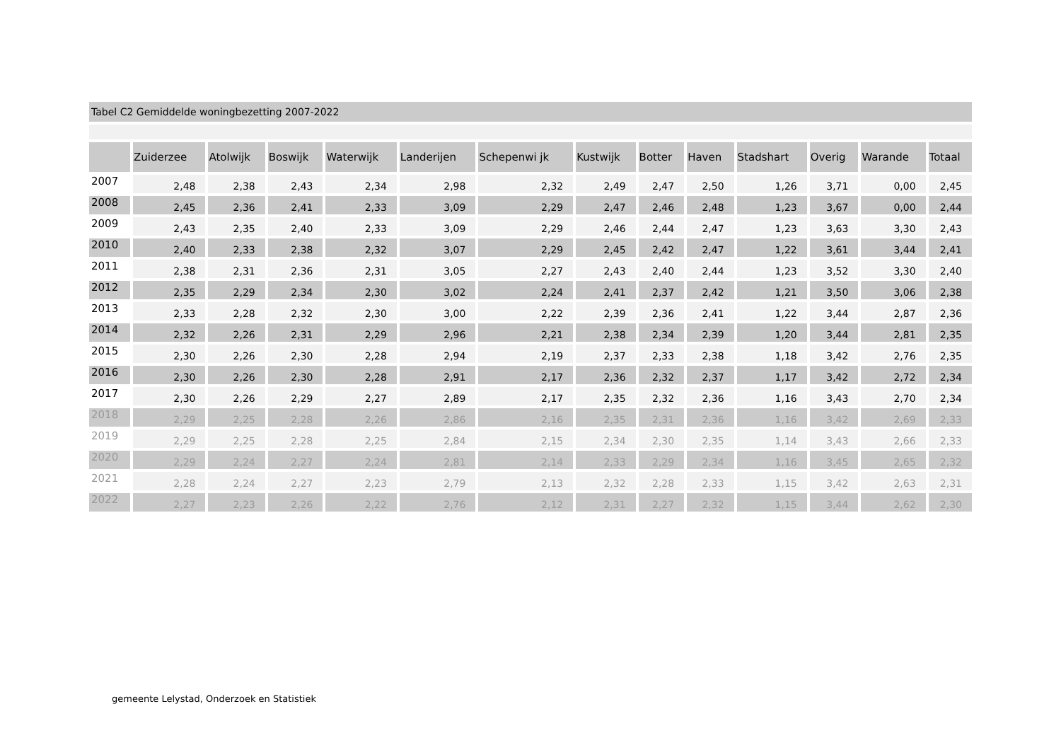Tabel C2 Gemiddelde woningbezetting 2007-2022
| | Zuiderzee | Atolwijk | Boswijk | Waterwijk | Landerijen | Schepenwi jk | Kustwijk | Botter | Haven | Stadshart | Overig | Warande | Totaal |
| --- | --- | --- | --- | --- | --- | --- | --- | --- | --- | --- | --- | --- | --- |
| 2007 | 2,48 | 2,38 | 2,43 | 2,34 | 2,98 | 2,32 | 2,49 | 2,47 | 2,50 | 1,26 | 3,71 | 0,00 | 2,45 |
| 2008 | 2,45 | 2,36 | 2,41 | 2,33 | 3,09 | 2,29 | 2,47 | 2,46 | 2,48 | 1,23 | 3,67 | 0,00 | 2,44 |
| 2009 | 2,43 | 2,35 | 2,40 | 2,33 | 3,09 | 2,29 | 2,46 | 2,44 | 2,47 | 1,23 | 3,63 | 3,30 | 2,43 |
| 2010 | 2,40 | 2,33 | 2,38 | 2,32 | 3,07 | 2,29 | 2,45 | 2,42 | 2,47 | 1,22 | 3,61 | 3,44 | 2,41 |
| 2011 | 2,38 | 2,31 | 2,36 | 2,31 | 3,05 | 2,27 | 2,43 | 2,40 | 2,44 | 1,23 | 3,52 | 3,30 | 2,40 |
| 2012 | 2,35 | 2,29 | 2,34 | 2,30 | 3,02 | 2,24 | 2,41 | 2,37 | 2,42 | 1,21 | 3,50 | 3,06 | 2,38 |
| 2013 | 2,33 | 2,28 | 2,32 | 2,30 | 3,00 | 2,22 | 2,39 | 2,36 | 2,41 | 1,22 | 3,44 | 2,87 | 2,36 |
| 2014 | 2,32 | 2,26 | 2,31 | 2,29 | 2,96 | 2,21 | 2,38 | 2,34 | 2,39 | 1,20 | 3,44 | 2,81 | 2,35 |
| 2015 | 2,30 | 2,26 | 2,30 | 2,28 | 2,94 | 2,19 | 2,37 | 2,33 | 2,38 | 1,18 | 3,42 | 2,76 | 2,35 |
| 2016 | 2,30 | 2,26 | 2,30 | 2,28 | 2,91 | 2,17 | 2,36 | 2,32 | 2,37 | 1,17 | 3,42 | 2,72 | 2,34 |
| 2017 | 2,30 | 2,26 | 2,29 | 2,27 | 2,89 | 2,17 | 2,35 | 2,32 | 2,36 | 1,16 | 3,43 | 2,70 | 2,34 |
| 2018 | 2,29 | 2,25 | 2,28 | 2,26 | 2,86 | 2,16 | 2,35 | 2,31 | 2,36 | 1,16 | 3,42 | 2,69 | 2,33 |
| 2019 | 2,29 | 2,25 | 2,28 | 2,25 | 2,84 | 2,15 | 2,34 | 2,30 | 2,35 | 1,14 | 3,43 | 2,66 | 2,33 |
| 2020 | 2,29 | 2,24 | 2,27 | 2,24 | 2,81 | 2,14 | 2,33 | 2,29 | 2,34 | 1,16 | 3,45 | 2,65 | 2,32 |
| 2021 | 2,28 | 2,24 | 2,27 | 2,23 | 2,79 | 2,13 | 2,32 | 2,28 | 2,33 | 1,15 | 3,42 | 2,63 | 2,31 |
| 2022 | 2,27 | 2,23 | 2,26 | 2,22 | 2,76 | 2,12 | 2,31 | 2,27 | 2,32 | 1,15 | 3,44 | 2,62 | 2,30 |
gemeente Lelystad, Onderzoek en Statistiek